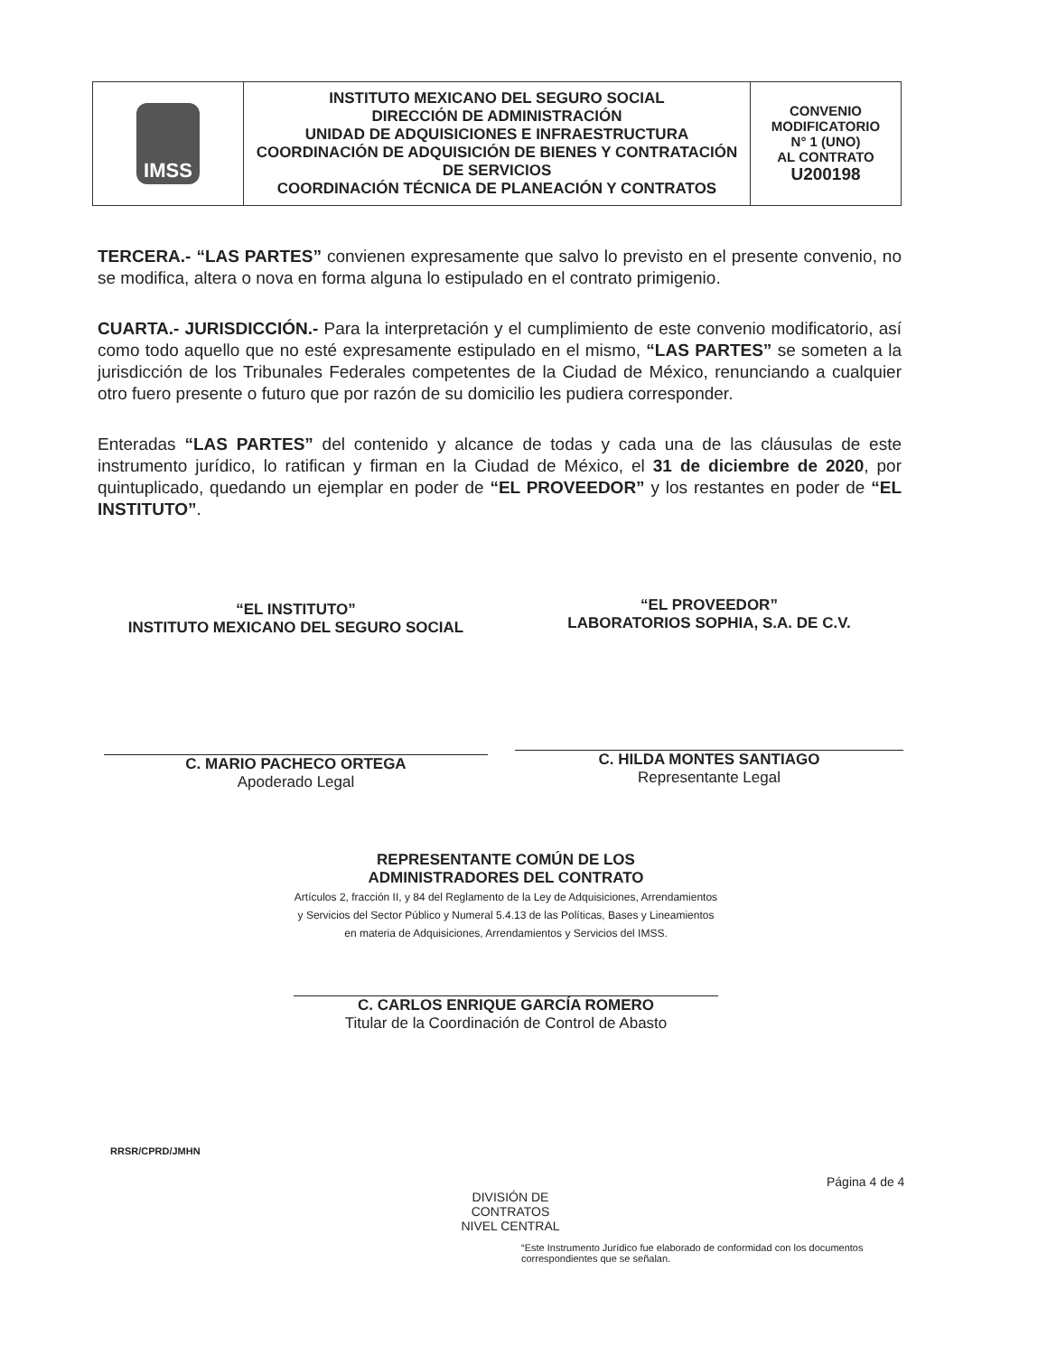| IMSS | INSTITUTO MEXICANO DEL SEGURO SOCIAL DIRECCIÓN DE ADMINISTRACIÓN UNIDAD DE ADQUISICIONES E INFRAESTRUCTURA COORDINACIÓN DE ADQUISICIÓN DE BIENES Y CONTRATACIÓN DE SERVICIOS COORDINACIÓN TÉCNICA DE PLANEACIÓN Y CONTRATOS | CONVENIO MODIFICATORIO N° 1 (UNO) AL CONTRATO U200198 |
TERCERA.- “LAS PARTES” convienen expresamente que salvo lo previsto en el presente convenio, no se modifica, altera o nova en forma alguna lo estipulado en el contrato primigenio.
CUARTA.- JURISDICCIÓN.- Para la interpretación y el cumplimiento de este convenio modificatorio, así como todo aquello que no esté expresamente estipulado en el mismo, “LAS PARTES” se someten a la jurisdicción de los Tribunales Federales competentes de la Ciudad de México, renunciando a cualquier otro fuero presente o futuro que por razón de su domicilio les pudiera corresponder.
Enteradas “LAS PARTES” del contenido y alcance de todas y cada una de las cláusulas de este instrumento jurídico, lo ratifican y firman en la Ciudad de México, el 31 de diciembre de 2020, por quintuplicado, quedando un ejemplar en poder de “EL PROVEEDOR” y los restantes en poder de “EL INSTITUTO”.
“EL INSTITUTO”
INSTITUTO MEXICANO DEL SEGURO SOCIAL
C. MARIO PACHECO ORTEGA
Apoderado Legal
“EL PROVEEDOR”
LABORATORIOS SOPHIA, S.A. DE C.V.
C. HILDA MONTES SANTIAGO
Representante Legal
REPRESENTANTE COMÚN DE LOS
ADMINISTRADORES DEL CONTRATO
Artículos 2, fracción II, y 84 del Reglamento de la Ley de Adquisiciones, Arrendamientos y Servicios del Sector Público y Numeral 5.4.13 de las Políticas, Bases y Lineamientos en materia de Adquisiciones, Arrendamientos y Servicios del IMSS.
C. CARLOS ENRIQUE GARCÍA ROMERO
Titular de la Coordinación de Control de Abasto
RRSR/CPRD/JMHN
Página 4 de 4
DIVISIÓN DE CONTRATOS
NIVEL CENTRAL
“Este Instrumento Jurídico fue elaborado de conformidad con los documentos correspondientes que se señalan.